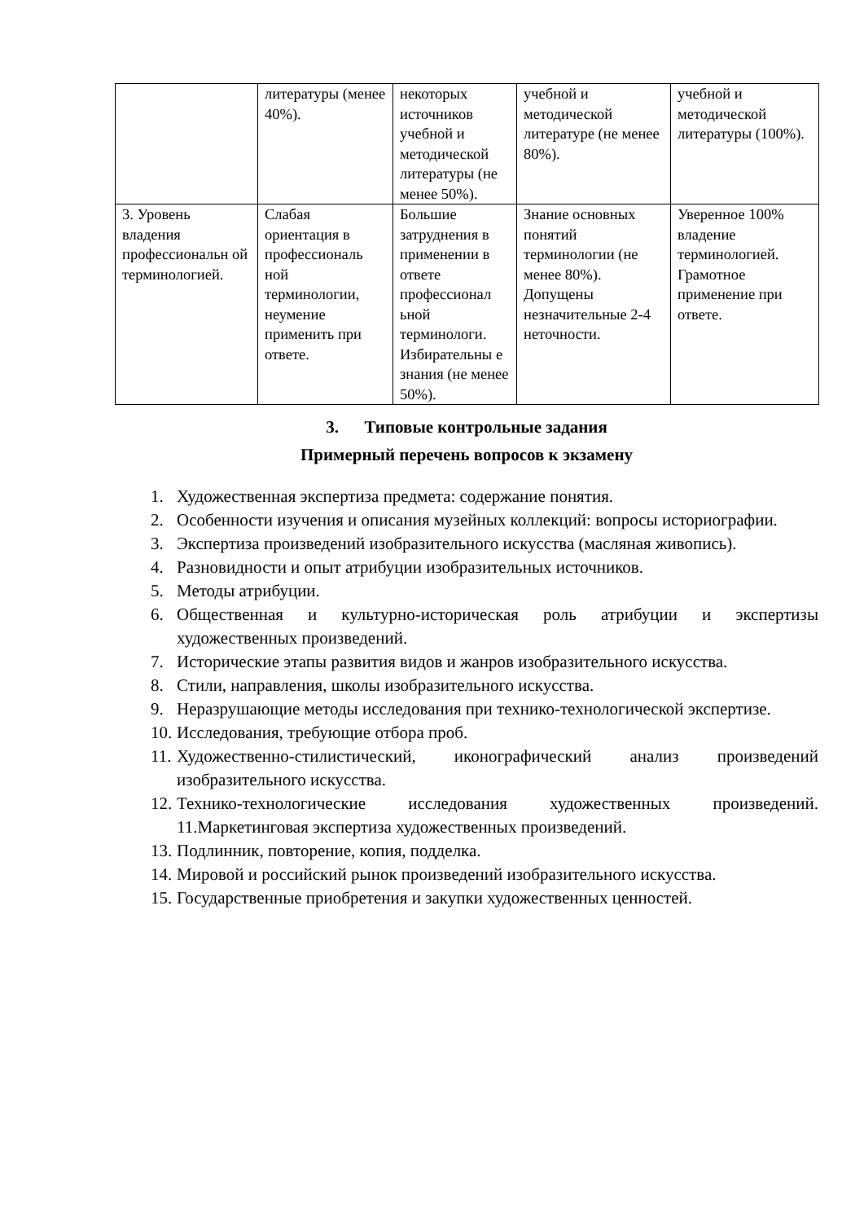| | литературы (менее 40%). | некоторых источников учебной и методической литературы (не менее 50%). | учебной и методической литературе (не менее 80%). | учебной и методической литературы (100%). |
| 3. Уровень владения профессиональн ой терминологией. | Слабая ориентация в профессиональ ной терминологии, неумение применить при ответе. | Большие затруднения в применении в ответе профессионал ьной терминологи. Избирательны е знания (не менее 50%). | Знание основных понятий терминологии (не менее 80%). Допущены незначительные 2-4 неточности. | Уверенное 100% владение терминологией. Грамотное применение при ответе. |
3. Типовые контрольные задания
Примерный перечень вопросов к экзамену
1. Художественная экспертиза предмета: содержание понятия.
2. Особенности изучения и описания музейных коллекций: вопросы историографии.
3. Экспертиза произведений изобразительного искусства (масляная живопись).
4. Разновидности и опыт атрибуции изобразительных источников.
5. Методы атрибуции.
6. Общественная и культурно-историческая роль атрибуции и экспертизы художественных произведений.
7. Исторические этапы развития видов и жанров изобразительного искусства.
8. Стили, направления, школы изобразительного искусства.
9. Неразрушающие методы исследования при технико-технологической экспертизе.
10. Исследования, требующие отбора проб.
11. Художественно-стилистический, иконографический анализ произведений изобразительного искусства.
12. Технико-технологические исследования художественных произведений. 11.Маркетинговая экспертиза художественных произведений.
13. Подлинник, повторение, копия, подделка.
14. Мировой и российский рынок произведений изобразительного искусства.
15. Государственные приобретения и закупки художественных ценностей.